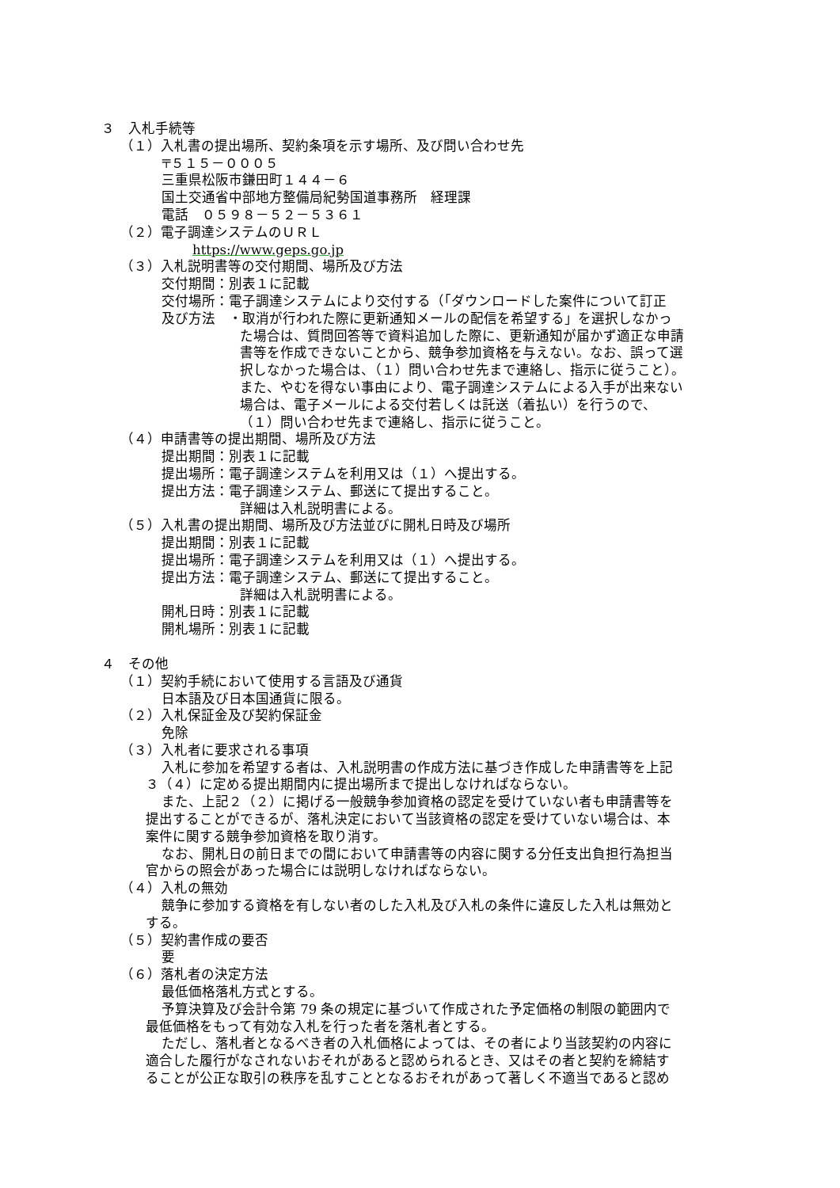３　入札手続等
（１）入札書の提出場所、契約条項を示す場所、及び問い合わせ先
〒５１５－０００５
三重県松阪市鎌田町１４４－６
国土交通省中部地方整備局紀勢国道事務所　経理課
電話　０５９８－５２－５３６１
（２）電子調達システムのＵＲＬ
https://www.geps.go.jp
（３）入札説明書等の交付期間、場所及び方法
交付期間：別表１に記載
交付場所：電子調達システムにより交付する（「ダウンロードした案件について訂正
及び方法　・取消が行われた際に更新通知メールの配信を希望する」を選択しなかっ
た場合は、質問回答等で資料追加した際に、更新通知が届かず適正な申請
書等を作成できないことから、競争参加資格を与えない。なお、誤って選
択しなかった場合は、（１）問い合わせ先まで連絡し、指示に従うこと）。
また、やむを得ない事由により、電子調達システムによる入手が出来ない
場合は、電子メールによる交付若しくは託送（着払い）を行うので、
（１）問い合わせ先まで連絡し、指示に従うこと。
（４）申請書等の提出期間、場所及び方法
提出期間：別表１に記載
提出場所：電子調達システムを利用又は（１）へ提出する。
提出方法：電子調達システム、郵送にて提出すること。
詳細は入札説明書による。
（５）入札書の提出期間、場所及び方法並びに開札日時及び場所
提出期間：別表１に記載
提出場所：電子調達システムを利用又は（１）へ提出する。
提出方法：電子調達システム、郵送にて提出すること。
詳細は入札説明書による。
開札日時：別表１に記載
開札場所：別表１に記載
４　その他
（１）契約手続において使用する言語及び通貨
日本語及び日本国通貨に限る。
（２）入札保証金及び契約保証金
免除
（３）入札者に要求される事項
入札に参加を希望する者は、入札説明書の作成方法に基づき作成した申請書等を上記
３（４）に定める提出期間内に提出場所まで提出しなければならない。
また、上記２（２）に掲げる一般競争参加資格の認定を受けていない者も申請書等を
提出することができるが、落札決定において当該資格の認定を受けていない場合は、本
案件に関する競争参加資格を取り消す。
なお、開札日の前日までの間において申請書等の内容に関する分任支出負担行為担当
官からの照会があった場合には説明しなければならない。
（４）入札の無効
競争に参加する資格を有しない者のした入札及び入札の条件に違反した入札は無効と
する。
（５）契約書作成の要否
要
（６）落札者の決定方法
最低価格落札方式とする。
予算決算及び会計令第 79 条の規定に基づいて作成された予定価格の制限の範囲内で
最低価格をもって有効な入札を行った者を落札者とする。
ただし、落札者となるべき者の入札価格によっては、その者により当該契約の内容に
適合した履行がなされないおそれがあると認められるとき、又はその者と契約を締結す
ることが公正な取引の秩序を乱すこととなるおそれがあって著しく不適当であると認め